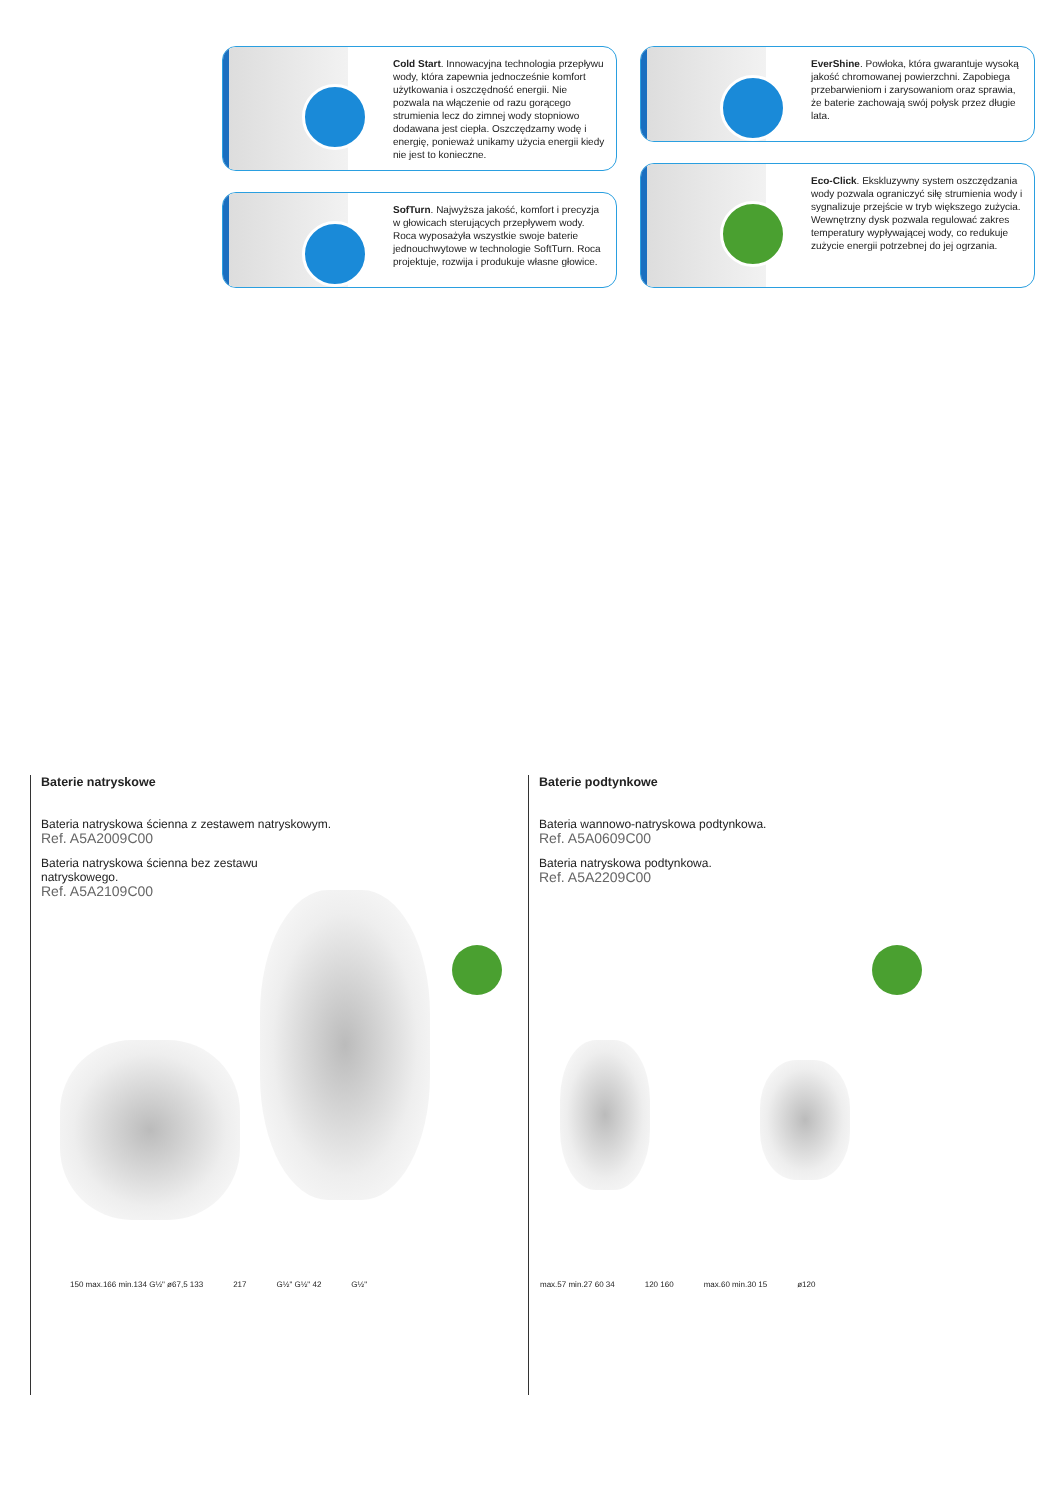Cold Start. Innowacyjna technologia przepływu wody, która zapewnia jednocześnie komfort użytkowania i oszczędność energii. Nie pozwala na włączenie od razu gorącego strumienia lecz do zimnej wody stopniowo dodawana jest ciepła. Oszczędzamy wodę i energię, ponieważ unikamy użycia energii kiedy nie jest to konieczne.
EverShine. Powłoka, która gwarantuje wysoką jakość chromowanej powierzchni. Zapobiega przebarwieniom i zarysowaniom oraz sprawia, że baterie zachowają swój połysk przez długie lata.
SofTurn. Najwyższa jakość, komfort i precyzja w głowicach sterujących przepływem wody. Roca wyposażyła wszystkie swoje baterie jednouchwytowe w technologie SoftTurn. Roca projektuje, rozwija i produkuje własne głowice.
Eco-Click. Ekskluzywny system oszczędzania wody pozwala ograniczyć siłę strumienia wody i sygnalizuje przejście w tryb większego zużycia. Wewnętrzny dysk pozwala regulować zakres temperatury wypływającej wody, co redukuje zużycie energii potrzebnej do jej ogrzania.
Baterie natryskowe
Bateria natryskowa ścienna z zestawem natryskowym.
Ref. A5A2009C00
Bateria natryskowa ścienna bez zestawu
natryskowego.
Ref. A5A2109C00
Baterie podtynkowe
Bateria wannowo-natryskowa podtynkowa.
Ref. A5A0609C00
Bateria natryskowa podtynkowa.
Ref. A5A2209C00
150 max.166 min.134 G½" ø67,5 133 217 G½" G½" 42 G½"
max.57 min.27 60 34 120 160 max.60 min.30 15 ø120